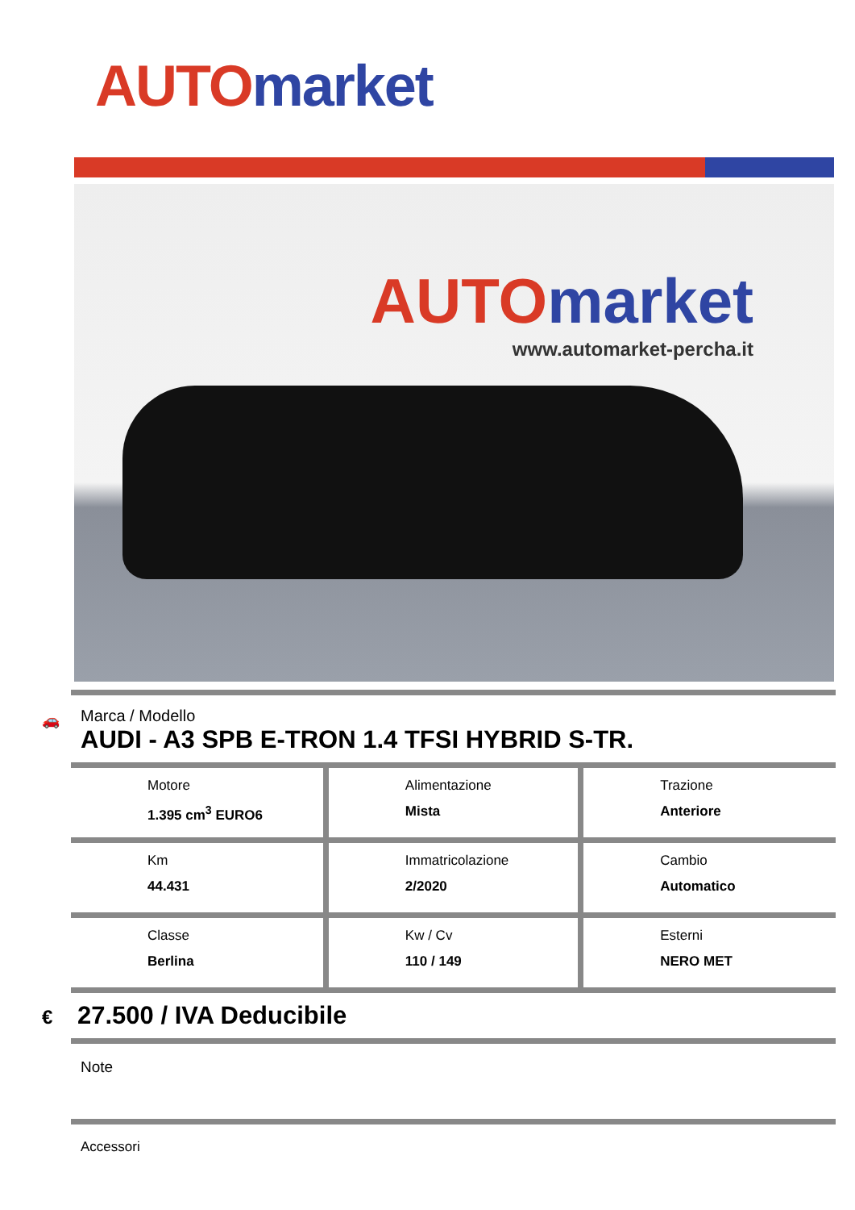AUTO market
AUTO market
www.automarket-percha.it
🚗
Marca / Modello
AUDI - A3 SPB E-TRON 1.4 TFSI HYBRID S-TR.
| Motore 1.395 cm<sup>3</sup> EURO6 | Alimentazione Mista | Trazione Anteriore |
| Km 44.431 | Immatricolazione 2/2020 | Cambio Automatico |
| Classe Berlina | Kw / Cv 110 / 149 | Esterni NERO MET |
€ 27.500 / IVA Deducibile
Note
Accessori